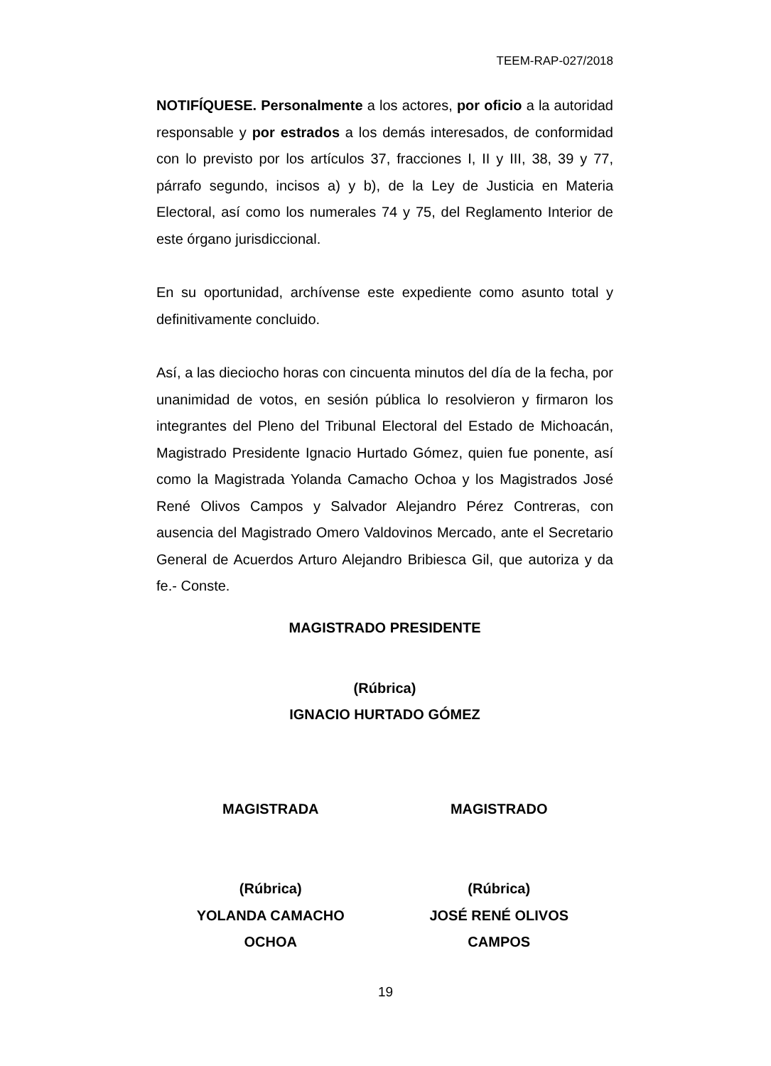TEEM-RAP-027/2018
NOTIFÍQUESE. Personalmente a los actores, por oficio a la autoridad responsable y por estrados a los demás interesados, de conformidad con lo previsto por los artículos 37, fracciones I, II y III, 38, 39 y 77, párrafo segundo, incisos a) y b), de la Ley de Justicia en Materia Electoral, así como los numerales 74 y 75, del Reglamento Interior de este órgano jurisdiccional.
En su oportunidad, archívense este expediente como asunto total y definitivamente concluido.
Así, a las dieciocho horas con cincuenta minutos del día de la fecha, por unanimidad de votos, en sesión pública lo resolvieron y firmaron los integrantes del Pleno del Tribunal Electoral del Estado de Michoacán, Magistrado Presidente Ignacio Hurtado Gómez, quien fue ponente, así como la Magistrada Yolanda Camacho Ochoa y los Magistrados José René Olivos Campos y Salvador Alejandro Pérez Contreras, con ausencia del Magistrado Omero Valdovinos Mercado, ante el Secretario General de Acuerdos Arturo Alejandro Bribiesca Gil, que autoriza y da fe.- Conste.
MAGISTRADO PRESIDENTE
(Rúbrica)
IGNACIO HURTADO GÓMEZ
MAGISTRADA
(Rúbrica)
YOLANDA CAMACHO
OCHOA
MAGISTRADO
(Rúbrica)
JOSÉ RENÉ OLIVOS
CAMPOS
19